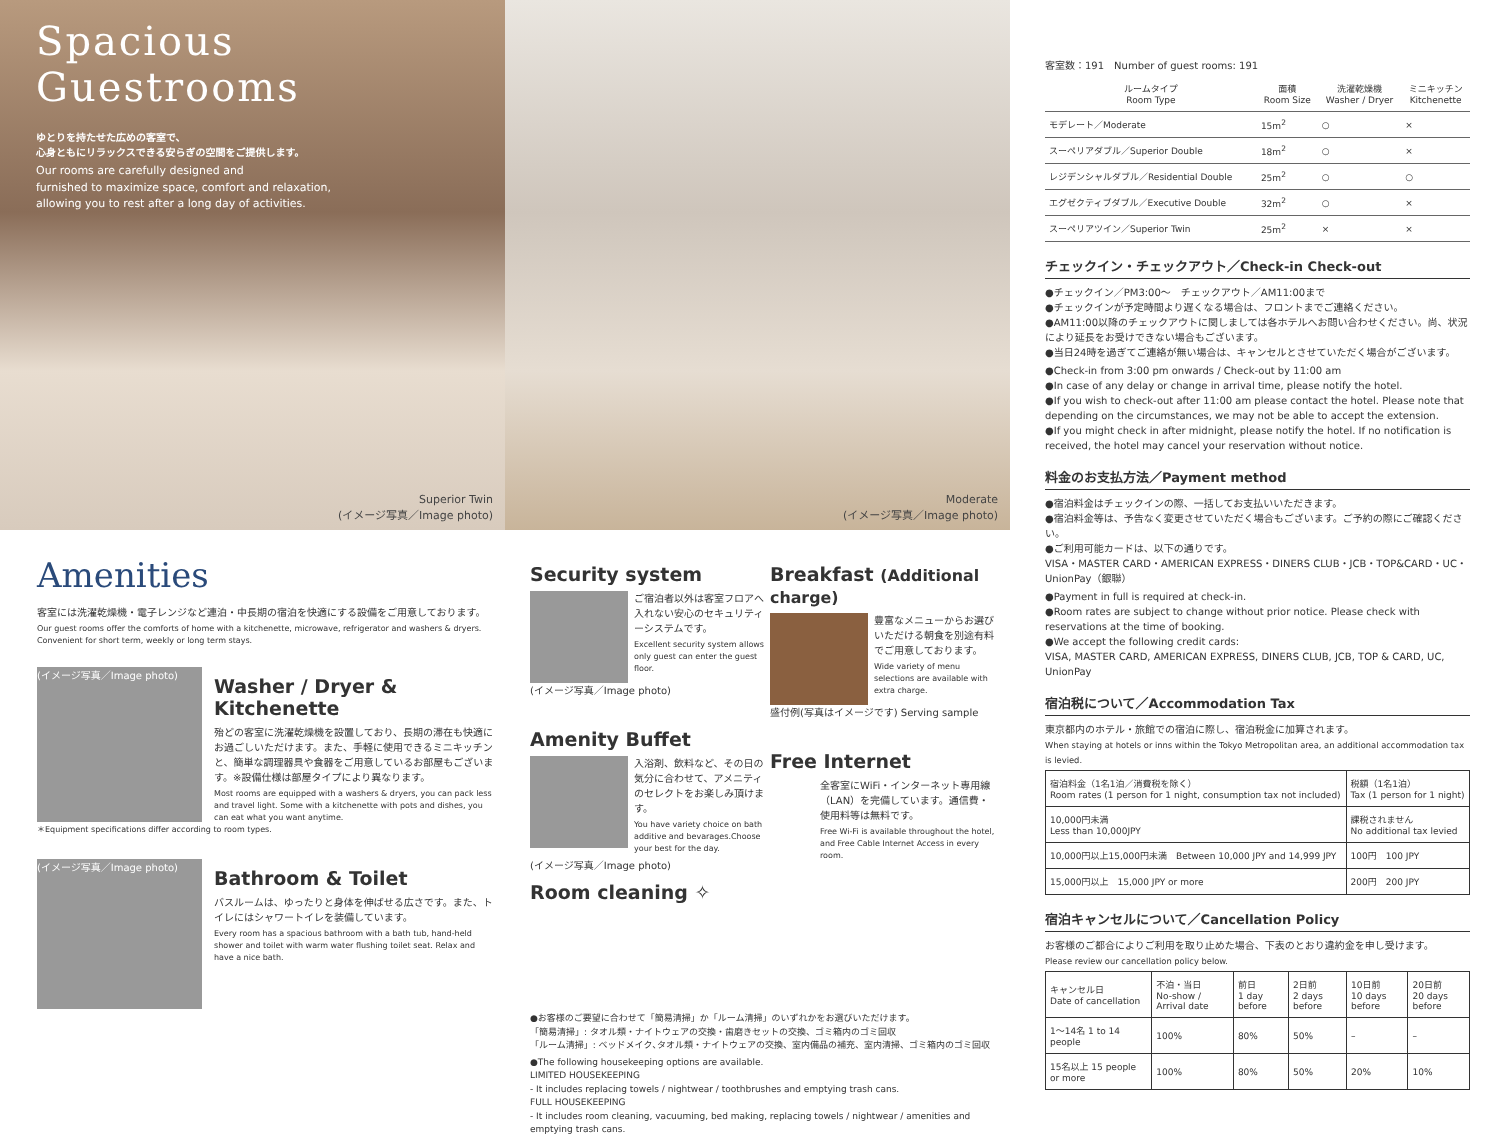Spacious
Guestrooms
ゆとりを持たせた広めの客室で、
心身ともにリラックスできる安らぎの空間をご提供します。
Our rooms are carefully designed and
furnished to maximize space, comfort and relaxation,
allowing you to rest after a long day of activities.
Superior Twin
(イメージ写真／Image photo)
Moderate
(イメージ写真／Image photo)
Amenities
客室には洗濯乾燥機・電子レンジなど連泊・中長期の宿泊を快適にする設備をご用意しております。
Our guest rooms offer the comforts of home with a kitchenette, microwave, refrigerator and washers & dryers.
Convenient for short term, weekly or long term stays.
(イメージ写真／Image photo)
Washer / Dryer & Kitchenette
殆どの客室に洗濯乾燥機を設置しており、長期の滞在も快適にお過ごしいただけます。また、手軽に使用できるミニキッチンと、簡単な調理器具や食器をご用意しているお部屋もございます。※設備仕様は部屋タイプにより異なります。
Most rooms are equipped with a washers & dryers, you can pack less and travel light. Some with a kitchenette with pots and dishes, you can eat what you want anytime.
＊Equipment specifications differ according to room types.
(イメージ写真／Image photo)
Bathroom & Toilet
バスルームは、ゆったりと身体を伸ばせる広さです。また、トイレにはシャワートイレを装備しています。
Every room has a spacious bathroom with a bath tub, hand-held shower and toilet with warm water flushing toilet seat. Relax and have a nice bath.
Security system
ご宿泊者以外は客室フロアへ入れない安心のセキュリティーシステムです。
Excellent security system allows only guest can enter the guest floor.
(イメージ写真／Image photo)
Amenity Buffet
入浴剤、飲料など、その日の気分に合わせて、アメニティのセレクトをお楽しみ頂けます。
You have variety choice on bath additive and bevarages.Choose your best for the day.
(イメージ写真／Image photo)
Room cleaning ✧
Breakfast (Additional charge)
豊富なメニューからお選びいただける朝食を別途有料でご用意しております。
Wide variety of menu selections are available with extra charge.
盛付例(写真はイメージです) Serving sample
Free Internet
全客室にWiFi・インターネット専用線（LAN）を完備しています。通信費・使用料等は無料です。
Free Wi-Fi is available throughout the hotel, and Free Cable Internet Access in every room.
●お客様のご要望に合わせて「簡易清掃」か「ルーム清掃」のいずれかをお選びいただけます。
「簡易清掃」: タオル類・ナイトウェアの交換・歯磨きセットの交換、ゴミ箱内のゴミ回収
「ルーム清掃」: ベッドメイク､タオル類・ナイトウェアの交換、室内備品の補充、室内清掃、ゴミ箱内のゴミ回収
●The following housekeeping options are available.
LIMITED HOUSEKEEPING
- It includes replacing towels / nightwear / toothbrushes and emptying trash cans.
FULL HOUSEKEEPING
- It includes room cleaning, vacuuming, bed making, replacing towels / nightwear / amenities and emptying trash cans.
客室数：191　Number of guest rooms: 191
| ルームタイプ Room Type | 面積 Room Size | 洗濯乾燥機 Washer / Dryer | ミニキッチン Kitchenette |
| --- | --- | --- | --- |
| モデレート／Moderate | 15m<sup>2</sup> | ○ | × |
| スーペリアダブル／Superior Double | 18m<sup>2</sup> | ○ | × |
| レジデンシャルダブル／Residential Double | 25m<sup>2</sup> | ○ | ○ |
| エグゼクティブダブル／Executive Double | 32m<sup>2</sup> | ○ | × |
| スーペリアツイン／Superior Twin | 25m<sup>2</sup> | × | × |
チェックイン・チェックアウト／Check-in Check-out
●チェックイン／PM3:00〜　チェックアウト／AM11:00まで
●チェックインが予定時間より遅くなる場合は、フロントまでご連絡ください。
●AM11:00以降のチェックアウトに関しましては各ホテルへお問い合わせください。尚、状況により延長をお受けできない場合もございます。
●当日24時を過ぎてご連絡が無い場合は、キャンセルとさせていただく場合がございます。
●Check-in from 3:00 pm onwards / Check-out by 11:00 am
●In case of any delay or change in arrival time, please notify the hotel.
●If you wish to check-out after 11:00 am please contact the hotel. Please note that depending on the circumstances, we may not be able to accept the extension.
●If you might check in after midnight, please notify the hotel. If no notification is received, the hotel may cancel your reservation without notice.
料金のお支払方法／Payment method
●宿泊料金はチェックインの際、一括してお支払いいただきます。
●宿泊料金等は、予告なく変更させていただく場合もございます。ご予約の際にご確認ください。
●ご利用可能カードは、以下の通りです。
VISA・MASTER CARD・AMERICAN EXPRESS・DINERS CLUB・JCB・TOP&CARD・UC・UnionPay（銀聯）
●Payment in full is required at check-in.
●Room rates are subject to change without prior notice. Please check with reservations at the time of booking.
●We accept the following credit cards:
VISA, MASTER CARD, AMERICAN EXPRESS, DINERS CLUB, JCB, TOP & CARD, UC, UnionPay
宿泊税について／Accommodation Tax
東京都内のホテル・旅館での宿泊に際し、宿泊税金に加算されます。
When staying at hotels or inns within the Tokyo Metropolitan area, an additional accommodation tax is levied.
| 宿泊料金（1名1泊／消費税を除く） Room rates (1 person for 1 night, consumption tax not included) | 税額（1名1泊） Tax (1 person for 1 night) |
| 10,000円未満 Less than 10,000JPY | 課税されません No additional tax levied |
| 10,000円以上15,000円未満 Between 10,000 JPY and 14,999 JPY | 100円 100 JPY |
| 15,000円以上 15,000 JPY or more | 200円 200 JPY |
宿泊キャンセルについて／Cancellation Policy
お客様のご都合によりご利用を取り止めた場合、下表のとおり違約金を申し受けます。
Please review our cancellation policy below.
| キャンセル日 Date of cancellation | 不泊・当日 No-show / Arrival date | 前日 1 day before | 2日前 2 days before | 10日前 10 days before | 20日前 20 days before |
| 1〜14名 1 to 14 people | 100% | 80% | 50% | – | – |
| 15名以上 15 people or more | 100% | 80% | 50% | 20% | 10% |